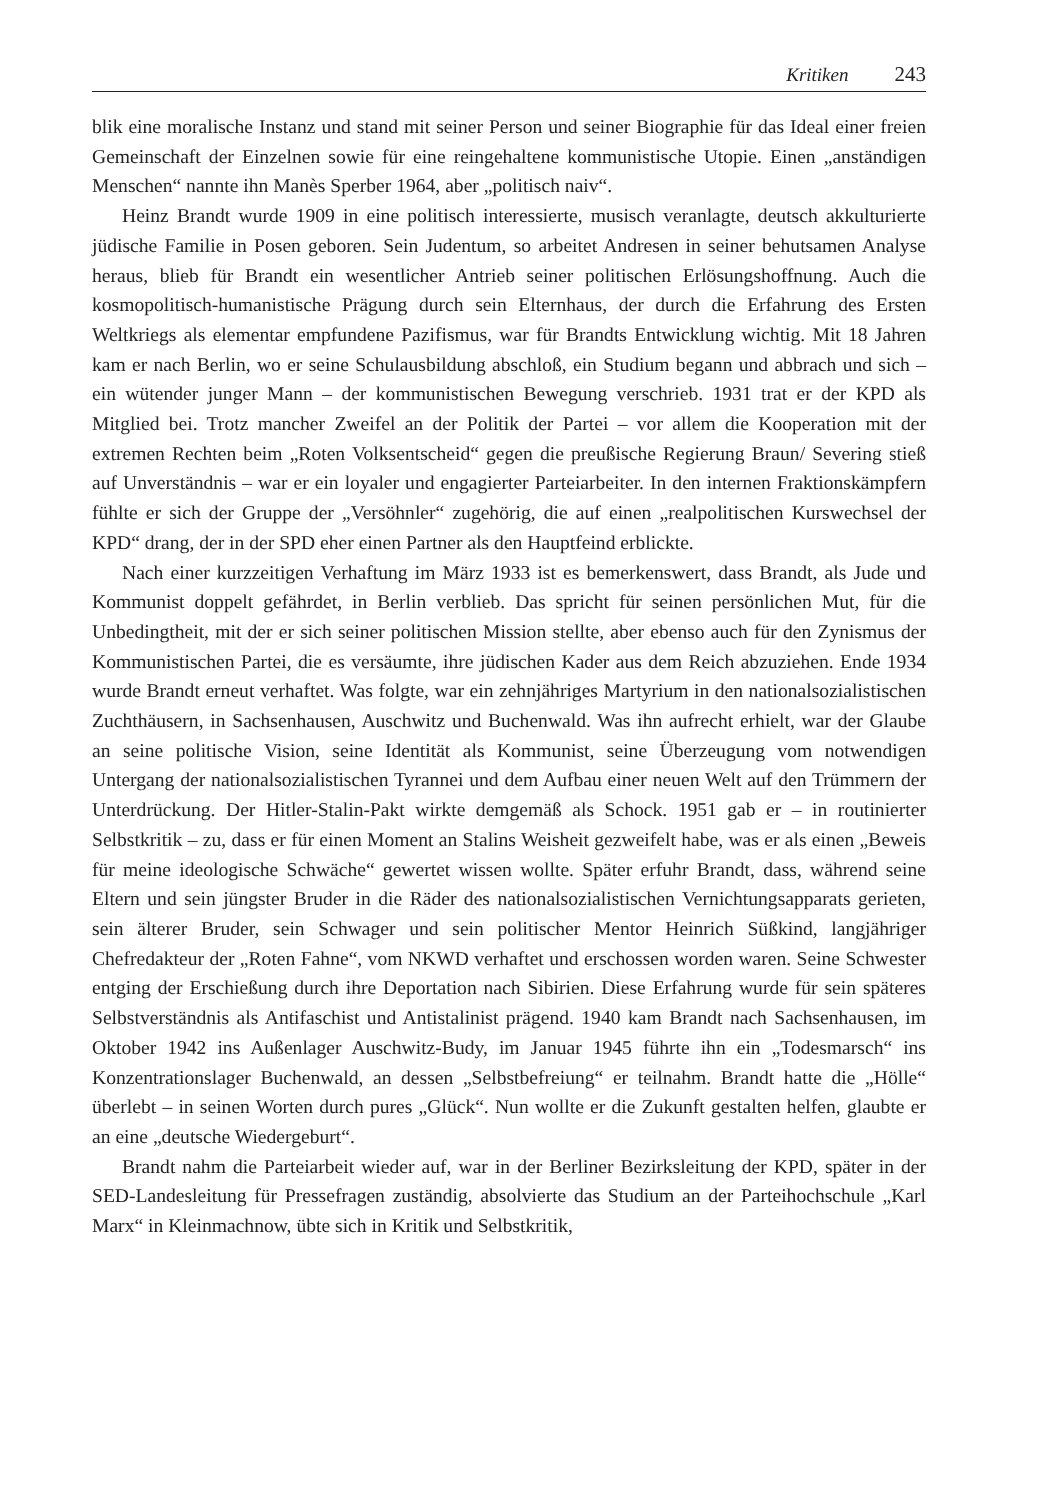Kritiken 243
blik eine moralische Instanz und stand mit seiner Person und seiner Biographie für das Ideal einer freien Gemeinschaft der Einzelnen sowie für eine reingehaltene kommunistische Utopie. Einen „anständigen Menschen“ nannte ihn Manès Sperber 1964, aber „politisch naiv“.
Heinz Brandt wurde 1909 in eine politisch interessierte, musisch veranlagte, deutsch akkulturierte jüdische Familie in Posen geboren. Sein Judentum, so arbeitet Andresen in seiner behutsamen Analyse heraus, blieb für Brandt ein wesentlicher Antrieb seiner politischen Erlösungshoffnung. Auch die kosmopolitisch-humanistische Prägung durch sein Elternhaus, der durch die Erfahrung des Ersten Weltkriegs als elementar empfundene Pazifismus, war für Brandts Entwicklung wichtig. Mit 18 Jahren kam er nach Berlin, wo er seine Schulausbildung abschloß, ein Studium begann und abbrach und sich – ein wütender junger Mann – der kommunistischen Bewegung verschrieb. 1931 trat er der KPD als Mitglied bei. Trotz mancher Zweifel an der Politik der Partei – vor allem die Kooperation mit der extremen Rechten beim „Roten Volksentscheid“ gegen die preußische Regierung Braun/ Severing stieß auf Unverständnis – war er ein loyaler und engagierter Parteiarbeiter. In den internen Fraktionskämpfern fühlte er sich der Gruppe der „Versöhnler“ zugehörig, die auf einen „realpolitischen Kurswechsel der KPD“ drang, der in der SPD eher einen Partner als den Hauptfeind erblickte.
Nach einer kurzzeitigen Verhaftung im März 1933 ist es bemerkenswert, dass Brandt, als Jude und Kommunist doppelt gefährdet, in Berlin verblieb. Das spricht für seinen persönlichen Mut, für die Unbedingtheit, mit der er sich seiner politischen Mission stellte, aber ebenso auch für den Zynismus der Kommunistischen Partei, die es versäumte, ihre jüdischen Kader aus dem Reich abzuziehen. Ende 1934 wurde Brandt erneut verhaftet. Was folgte, war ein zehnjähriges Martyrium in den nationalsozialistischen Zuchthäusern, in Sachsenhausen, Auschwitz und Buchenwald. Was ihn aufrecht erhielt, war der Glaube an seine politische Vision, seine Identität als Kommunist, seine Überzeugung vom notwendigen Untergang der nationalsozialistischen Tyrannei und dem Aufbau einer neuen Welt auf den Trümmern der Unterdrückung. Der Hitler-Stalin-Pakt wirkte demgemäß als Schock. 1951 gab er – in routinierter Selbstkritik – zu, dass er für einen Moment an Stalins Weisheit gezweifelt habe, was er als einen „Beweis für meine ideologische Schwäche“ gewertet wissen wollte. Später erfuhr Brandt, dass, während seine Eltern und sein jüngster Bruder in die Räder des nationalsozialistischen Vernichtungsapparats gerieten, sein älterer Bruder, sein Schwager und sein politischer Mentor Heinrich Süßkind, langjähriger Chefredakteur der „Roten Fahne“, vom NKWD verhaftet und erschossen worden waren. Seine Schwester entging der Erschießung durch ihre Deportation nach Sibirien. Diese Erfahrung wurde für sein späteres Selbstverständnis als Antifaschist und Antistalinist prägend. 1940 kam Brandt nach Sachsenhausen, im Oktober 1942 ins Außenlager Auschwitz-Budy, im Januar 1945 führte ihn ein „Todesmarsch“ ins Konzentrationslager Buchenwald, an dessen „Selbstbefreiung“ er teilnahm. Brandt hatte die „Hölle“ überlebt – in seinen Worten durch pures „Glück“. Nun wollte er die Zukunft gestalten helfen, glaubte er an eine „deutsche Wiedergeburt“.
Brandt nahm die Parteiarbeit wieder auf, war in der Berliner Bezirksleitung der KPD, später in der SED-Landesleitung für Pressefragen zuständig, absolvierte das Studium an der Parteihochschule „Karl Marx“ in Kleinmachnow, übte sich in Kritik und Selbstkritik,